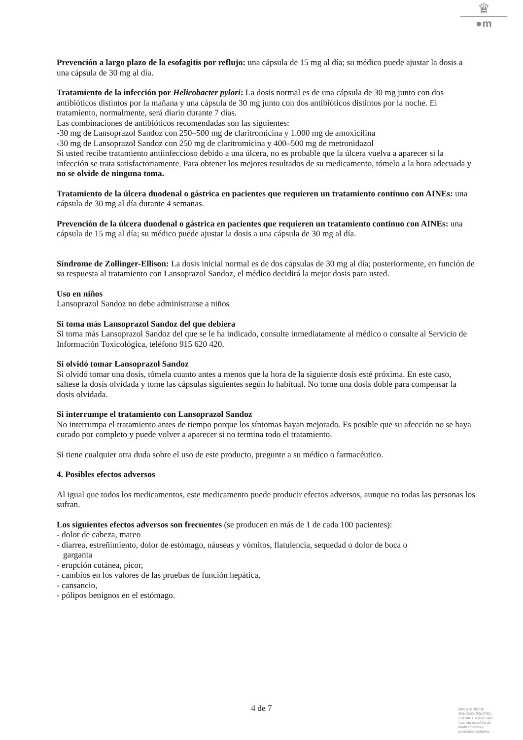♛
●m
Prevención a largo plazo de la esofagitis por reflujo: una cápsula de 15 mg al día; su médico puede ajustar la dosis a una cápsula de 30 mg al día.
Tratamiento de la infección por Helicobacter pylori: La dosis normal es de una cápsula de 30 mg junto con dos antibióticos distintos por la mañana y una cápsula de 30 mg junto con dos antibióticos distintos por la noche. El tratamiento, normalmente, será diario durante 7 días.
Las combinaciones de antibióticos recomendadas son las siguientes:
-30 mg de Lansoprazol Sandoz con 250–500 mg de claritromicina y 1.000 mg de amoxicilina
-30 mg de Lansoprazol Sandoz con 250 mg de claritromicina y 400–500 mg de metronidazol
Si usted recibe tratamiento antiinfeccioso debido a una úlcera, no es probable que la úlcera vuelva a aparecer si la infección se trata satisfactoriamente. Para obtener los mejores resultados de su medicamento, tómelo a la hora adecuada y no se olvide de ninguna toma.
Tratamiento de la úlcera duodenal o gástrica en pacientes que requieren un tratamiento contínuo con AINEs: una cápsula de 30 mg al día durante 4 semanas.
Prevención de la úlcera duodenal o gástrica en pacientes que requieren un tratamiento continuo con AINEs: una cápsula de 15 mg al día; su médico puede ajustar la dosis a una cápsula de 30 mg al día.
Síndrome de Zollinger-Ellison: La dosis inicial normal es de dos cápsulas de 30 mg al día; posteriormente, en función de su respuesta al tratamiento con Lansoprazol Sandoz, el médico decidirá la mejor dosis para usted.
Uso en niños
Lansoprazol Sandoz no debe administrarse a niños
Si toma más Lansoprazol Sandoz del que debiera
Si toma más Lansoprazol Sandoz del que se le ha indicado, consulte inmediatamente al médico o consulte al Servicio de Información Toxicológica, teléfono 915 620 420.
Si olvidó tomar Lansoprazol Sandoz
Si olvidó tomar una dosis, tómela cuanto antes a menos que la hora de la siguiente dosis esté próxima. En este caso, sáltese la dosis olvidada y tome las cápsulas siguientes según lo habitual. No tome una dosis doble para compensar la dosis olvidada.
Si interrumpe el tratamiento con Lansoprazol Sandoz
No interrumpa el tratamiento antes de tiempo porque los síntomas hayan mejorado. Es posible que su afección no se haya curado por completo y puede volver a aparecer si no termina todo el tratamiento.
Si tiene cualquier otra duda sobre el uso de este producto, pregunte a su médico o farmacéutico.
4. Posibles efectos adversos
Al igual que todos los medicamentos, este medicamento puede producir efectos adversos, aunque no todas las personas los sufran.
Los siguientes efectos adversos son frecuentes (se producen en más de 1 de cada 100 pacientes):
- dolor de cabeza, mareo
- diarrea, estreñimiento, dolor de estómago, náuseas y vómitos, flatulencia, sequedad o dolor de boca o
garganta
- erupción cutánea, picor,
- cambios en los valores de las pruebas de función hepática,
- cansancio,
- pólipos benignos en el estómago.
4 de 7
MINISTERIO DE
SANIDAD, POLITICA
SOCIAL E IGUALDAD
Agencia española de
medicamentos y
productos sanitarios